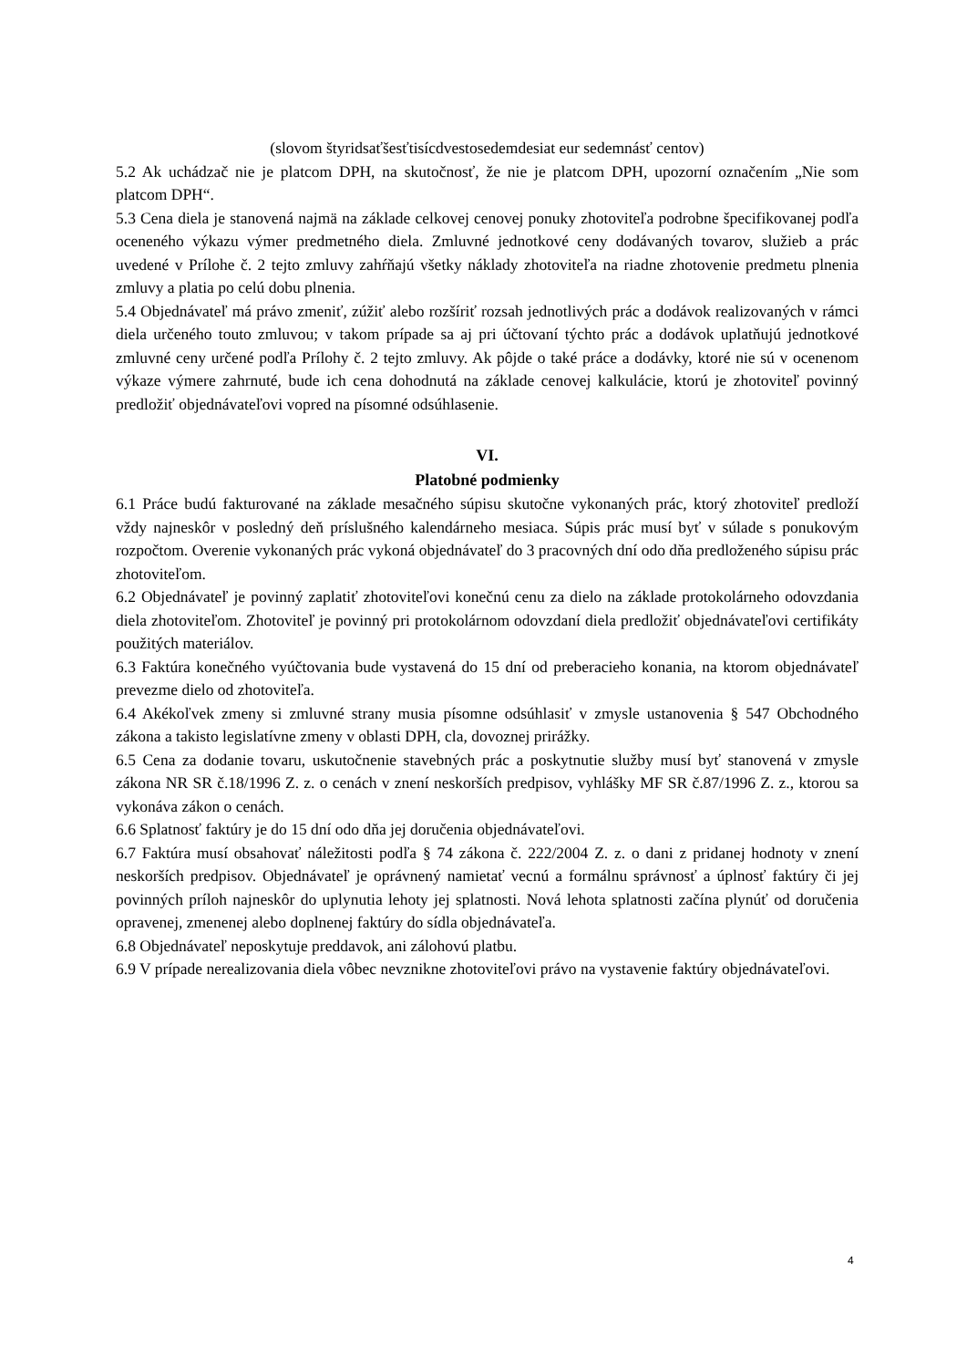(slovom štyridsaťšesťtisícdvestosedemdesiat eur sedemnásť centov)
5.2 Ak uchádzač nie je platcom DPH, na skutočnosť, že nie je platcom DPH, upozorní označením „Nie som platcom DPH“.
5.3 Cena diela je stanovená najmä na základe celkovej cenovej ponuky zhotoviteľa podrobne špecifikovanej podľa oceneného výkazu výmer predmetného diela. Zmluvné jednotkové ceny dodávaných tovarov, služieb a prác uvedené v Prílohe č. 2 tejto zmluvy zahŕňajú všetky náklady zhotoviteľa na riadne zhotovenie predmetu plnenia zmluvy a platia po celú dobu plnenia.
5.4 Objednávateľ má právo zmeniť, zúžiť alebo rozšíriť rozsah jednotlivých prác a dodávok realizovaných v rámci diela určeného touto zmluvou; v takom prípade sa aj pri účtovaní týchto prác a dodávok uplatňujú jednotkové zmluvné ceny určené podľa Prílohy č. 2 tejto zmluvy. Ak pôjde o také práce a dodávky, ktoré nie sú v ocenenom výkaze výmere zahrnuté, bude ich cena dohodnutá na základe cenovej kalkulácie, ktorú je zhotoviteľ povinný predložiť objednávateľovi vopred na písomné odsúhlasenie.
VI.
Platobné podmienky
6.1 Práce budú fakturované na základe mesačného súpisu skutočne vykonaných prác, ktorý zhotoviteľ predloží vždy najneskôr v posledný deň príslušného kalendárneho mesiaca. Súpis prác musí byť v súlade s ponukovým rozpočtom. Overenie vykonaných prác vykoná objednávateľ do 3 pracovných dní odo dňa predloženého súpisu prác zhotoviteľom.
6.2 Objednávateľ je povinný zaplatiť zhotoviteľovi konečnú cenu za dielo na základe protokolárneho odovzdania diela zhotoviteľom. Zhotoviteľ je povinný pri protokolárnom odovzdaní diela predložiť objednávateľovi certifikáty použitých materiálov.
6.3 Faktúra konečného vyúčtovania bude vystavená do 15 dní od preberacieho konania, na ktorom objednávateľ prevezme dielo od zhotoviteľa.
6.4 Akékoľvek zmeny si zmluvné strany musia písomne odsúhlasiť v zmysle ustanovenia § 547 Obchodného zákona a takisto legislatívne zmeny v oblasti DPH, cla, dovoznej prirážky.
6.5 Cena za dodanie tovaru, uskutočnenie stavebných prác a poskytnutie služby musí byť stanovená v zmysle zákona NR SR č.18/1996 Z. z. o cenách v znení neskorších predpisov, vyhlášky MF SR č.87/1996 Z. z., ktorou sa vykonáva zákon o cenách.
6.6 Splatnosť faktúry je do 15 dní odo dňa jej doručenia objednávateľovi.
6.7 Faktúra musí obsahovať náležitosti podľa § 74 zákona č. 222/2004 Z. z. o dani z pridanej hodnoty v znení neskorších predpisov. Objednávateľ je oprávnený namietať vecnú a formálnu správnosť a úplnosť faktúry či jej povinných príloh najneskôr do uplynutia lehoty jej splatnosti. Nová lehota splatnosti začína plynúť od doručenia opravenej, zmenenej alebo doplnenej faktúry do sídla objednávateľa.
6.8 Objednávateľ neposkytuje preddavok, ani zálohovú platbu.
6.9 V prípade nerealizovania diela vôbec nevznikne zhotoviteľovi právo na vystavenie faktúry objednávateľovi.
4